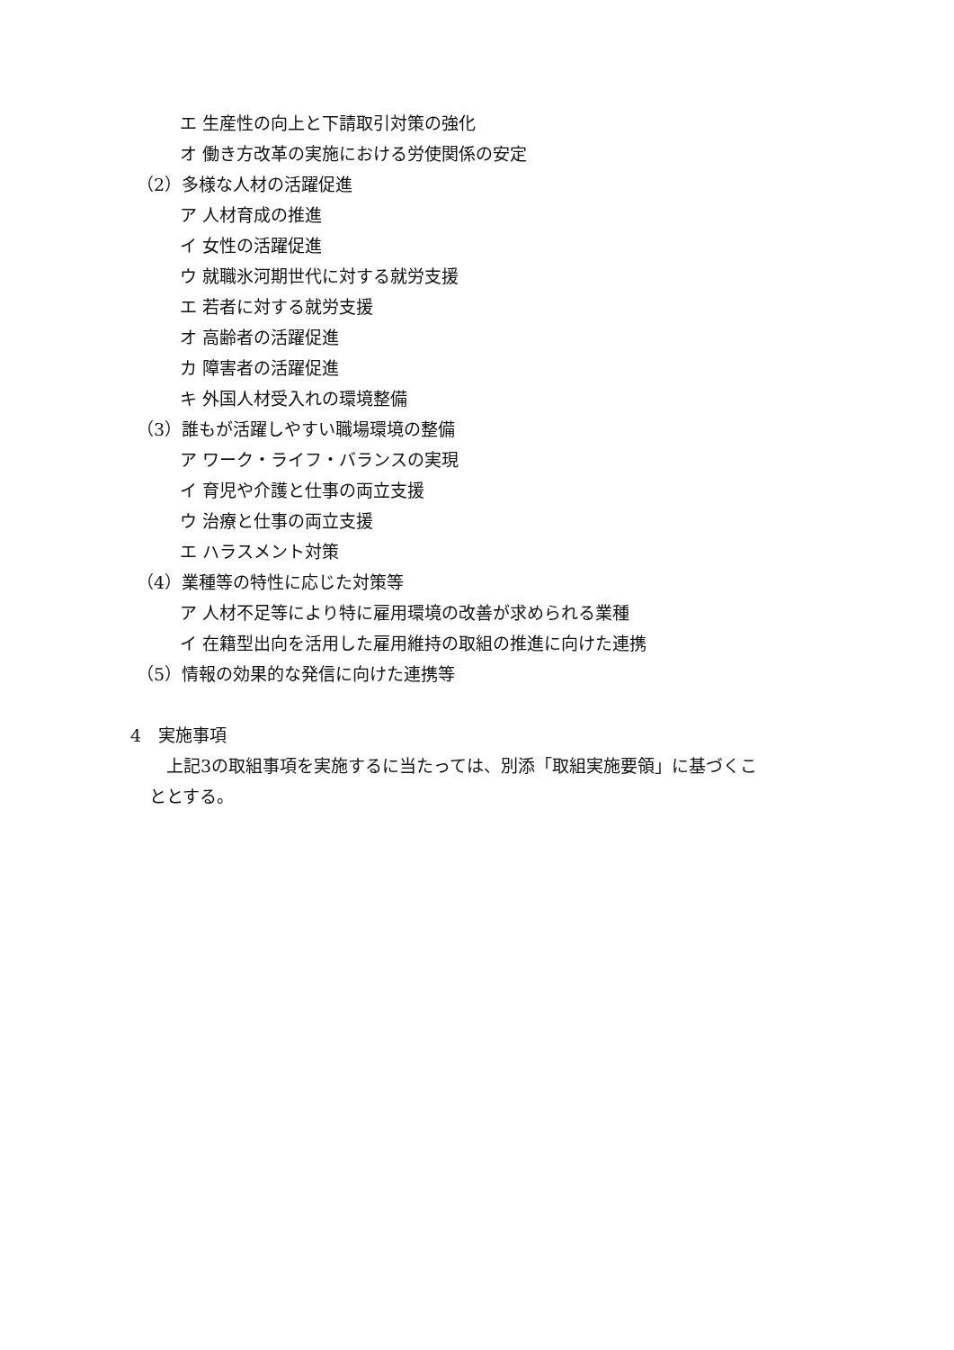エ 生産性の向上と下請取引対策の強化
オ 働き方改革の実施における労使関係の安定
（2）多様な人材の活躍促進
ア 人材育成の推進
イ 女性の活躍促進
ウ 就職氷河期世代に対する就労支援
エ 若者に対する就労支援
オ 高齢者の活躍促進
カ 障害者の活躍促進
キ 外国人材受入れの環境整備
（3）誰もが活躍しやすい職場環境の整備
ア ワーク・ライフ・バランスの実現
イ 育児や介護と仕事の両立支援
ウ 治療と仕事の両立支援
エ ハラスメント対策
（4）業種等の特性に応じた対策等
ア 人材不足等により特に雇用環境の改善が求められる業種
イ 在籍型出向を活用した雇用維持の取組の推進に向けた連携
（5）情報の効果的な発信に向けた連携等
4　実施事項
上記3の取組事項を実施するに当たっては、別添「取組実施要領」に基づくこ
ととする。